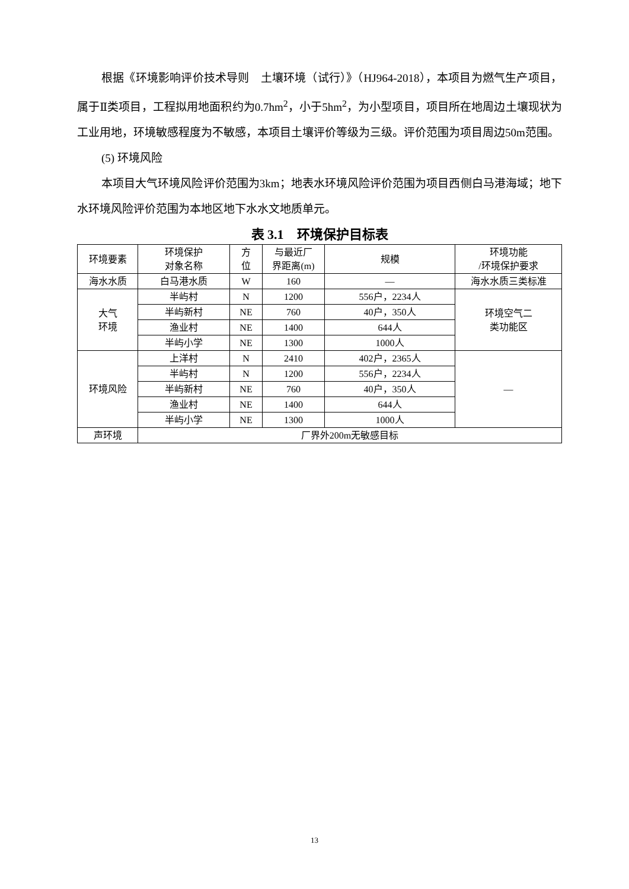根据《环境影响评价技术导则　土壤环境（试行）》（HJ964-2018），本项目为燃气生产项目，属于Ⅱ类项目，工程拟用地面积约为0.7hm<sup>2</sup>，小于5hm<sup>2</sup>，为小型项目，项目所在地周边土壤现状为工业用地，环境敏感程度为不敏感，本项目土壤评价等级为三级。评价范围为项目周边50m范围。
(5) 环境风险
本项目大气环境风险评价范围为3km；地表水环境风险评价范围为项目西侧白马港海域；地下水环境风险评价范围为本地区地下水水文地质单元。
表 3.1　环境保护目标表
| 环境要素 | 环境保护 对象名称 | 方 位 | 与最近厂 界距离(m) | 规模 | 环境功能 /环境保护要求 |
| --- | --- | --- | --- | --- | --- |
| 海水水质 | 白马港水质 | W | 160 | — | 海水水质三类标准 |
| 大气 环境 | 半屿村 | N | 1200 | 556户，2234人 | 环境空气二 类功能区 |
| | 半屿新村 | NE | 760 | 40户，350人 | |
| | 渔业村 | NE | 1400 | 644人 | |
| | 半屿小学 | NE | 1300 | 1000人 | |
| 环境风险 | 上洋村 | N | 2410 | 402户，2365人 | — |
| | 半屿村 | N | 1200 | 556户，2234人 | |
| | 半屿新村 | NE | 760 | 40户，350人 | |
| | 渔业村 | NE | 1400 | 644人 | |
| | 半屿小学 | NE | 1300 | 1000人 | |
| 声环境 | 厂界外200m无敏感目标 | | | | |
13